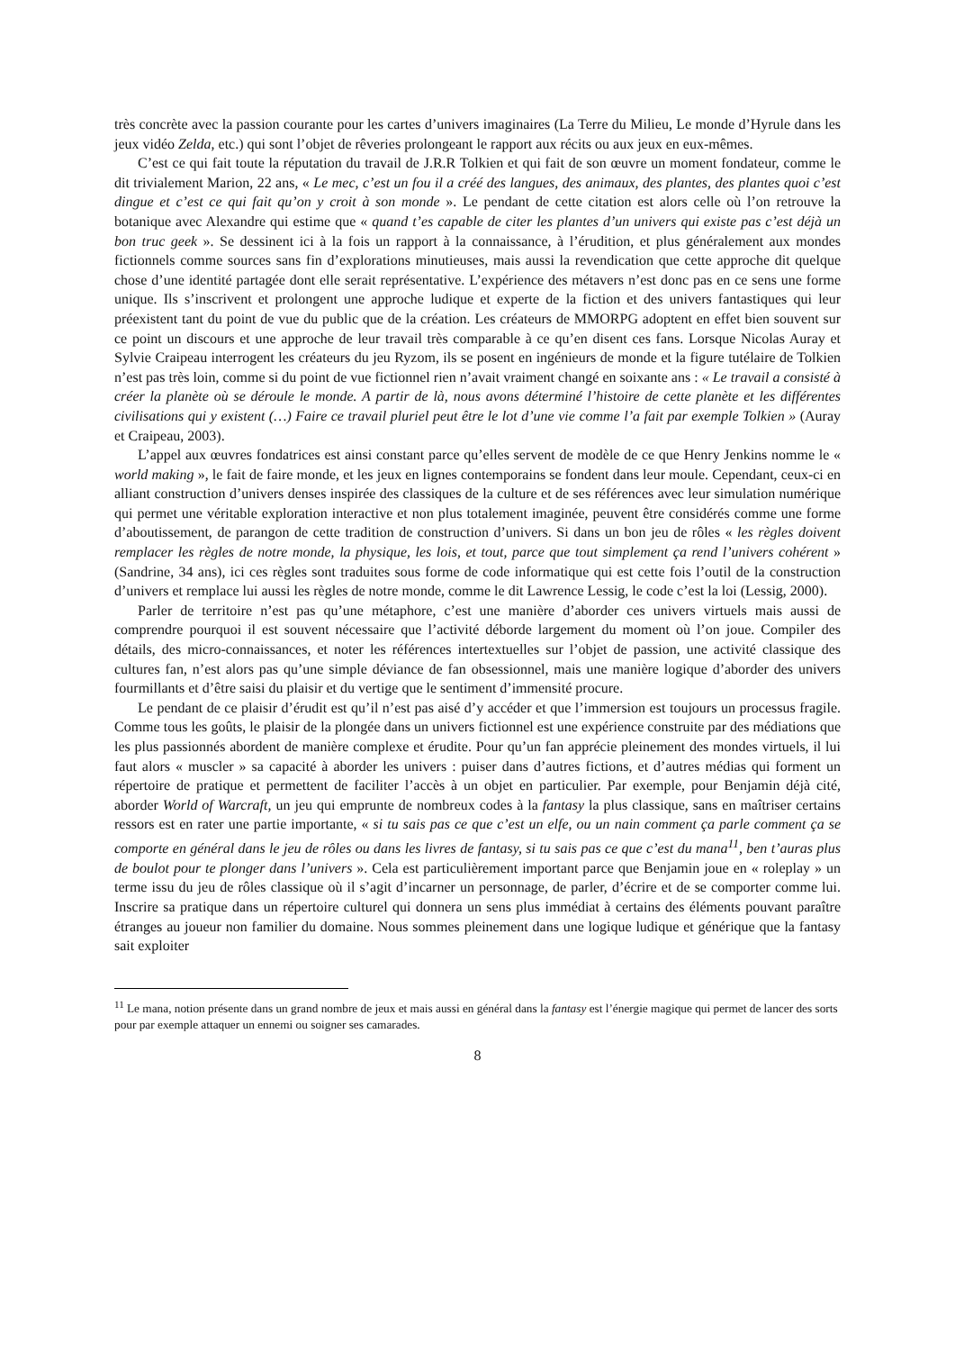très concrète avec la passion courante pour les cartes d’univers imaginaires (La Terre du Milieu, Le monde d’Hyrule dans les jeux vidéo Zelda, etc.) qui sont l’objet de rêveries prolongeant le rapport aux récits ou aux jeux en eux-mêmes.
C’est ce qui fait toute la réputation du travail de J.R.R Tolkien et qui fait de son œuvre un moment fondateur, comme le dit trivialement Marion, 22 ans, « Le mec, c’est un fou il a créé des langues, des animaux, des plantes, des plantes quoi c’est dingue et c’est ce qui fait qu’on y croit à son monde ». Le pendant de cette citation est alors celle où l’on retrouve la botanique avec Alexandre qui estime que « quand t’es capable de citer les plantes d’un univers qui existe pas c’est déjà un bon truc geek ». Se dessinent ici à la fois un rapport à la connaissance, à l’érudition, et plus généralement aux mondes fictionnels comme sources sans fin d’explorations minutieuses, mais aussi la revendication que cette approche dit quelque chose d’une identité partagée dont elle serait représentative. L’expérience des métavers n’est donc pas en ce sens une forme unique. Ils s’inscrivent et prolongent une approche ludique et experte de la fiction et des univers fantastiques qui leur préexistent tant du point de vue du public que de la création. Les créateurs de MMORPG adoptent en effet bien souvent sur ce point un discours et une approche de leur travail très comparable à ce qu’en disent ces fans. Lorsque Nicolas Auray et Sylvie Craipeau interrogent les créateurs du jeu Ryzom, ils se posent en ingénieurs de monde et la figure tutélaire de Tolkien n’est pas très loin, comme si du point de vue fictionnel rien n’avait vraiment changé en soixante ans : « Le travail a consisté à créer la planète où se déroule le monde. A partir de là, nous avons déterminé l’histoire de cette planète et les différentes civilisations qui y existent (…) Faire ce travail pluriel peut être le lot d’une vie comme l’a fait par exemple Tolkien » (Auray et Craipeau, 2003).
L’appel aux œuvres fondatrices est ainsi constant parce qu’elles servent de modèle de ce que Henry Jenkins nomme le « world making », le fait de faire monde, et les jeux en lignes contemporains se fondent dans leur moule. Cependant, ceux-ci en alliant construction d’univers denses inspirée des classiques de la culture et de ses références avec leur simulation numérique qui permet une véritable exploration interactive et non plus totalement imaginée, peuvent être considérés comme une forme d’aboutissement, de parangon de cette tradition de construction d’univers. Si dans un bon jeu de rôles « les règles doivent remplacer les règles de notre monde, la physique, les lois, et tout, parce que tout simplement ça rend l’univers cohérent » (Sandrine, 34 ans), ici ces règles sont traduites sous forme de code informatique qui est cette fois l’outil de la construction d’univers et remplace lui aussi les règles de notre monde, comme le dit Lawrence Lessig, le code c’est la loi (Lessig, 2000).
Parler de territoire n’est pas qu’une métaphore, c’est une manière d’aborder ces univers virtuels mais aussi de comprendre pourquoi il est souvent nécessaire que l’activité déborde largement du moment où l’on joue. Compiler des détails, des micro-connaissances, et noter les références intertextuelles sur l’objet de passion, une activité classique des cultures fan, n’est alors pas qu’une simple déviance de fan obsessionnel, mais une manière logique d’aborder des univers fourmillants et d’être saisi du plaisir et du vertige que le sentiment d’immensité procure.
Le pendant de ce plaisir d’érudit est qu’il n’est pas aisé d’y accéder et que l’immersion est toujours un processus fragile. Comme tous les goûts, le plaisir de la plongée dans un univers fictionnel est une expérience construite par des médiations que les plus passionnés abordent de manière complexe et érudite. Pour qu’un fan apprécie pleinement des mondes virtuels, il lui faut alors « muscler » sa capacité à aborder les univers : puiser dans d’autres fictions, et d’autres médias qui forment un répertoire de pratique et permettent de faciliter l’accès à un objet en particulier. Par exemple, pour Benjamin déjà cité, aborder World of Warcraft, un jeu qui emprunte de nombreux codes à la fantasy la plus classique, sans en maîtriser certains ressors est en rater une partie importante, « si tu sais pas ce que c’est un elfe, ou un nain comment ça parle comment ça se comporte en général dans le jeu de rôles ou dans les livres de fantasy, si tu sais pas ce que c’est du mana<sup>11</sup>, ben t’auras plus de boulot pour te plonger dans l’univers ». Cela est particulièrement important parce que Benjamin joue en « roleplay » un terme issu du jeu de rôles classique où il s’agit d’incarner un personnage, de parler, d’écrire et de se comporter comme lui. Inscrire sa pratique dans un répertoire culturel qui donnera un sens plus immédiat à certains des éléments pouvant paraître étranges au joueur non familier du domaine. Nous sommes pleinement dans une logique ludique et générique que la fantasy sait exploiter
<sup>11</sup> Le mana, notion présente dans un grand nombre de jeux et mais aussi en général dans la fantasy est l’énergie magique qui permet de lancer des sorts pour par exemple attaquer un ennemi ou soigner ses camarades.
8